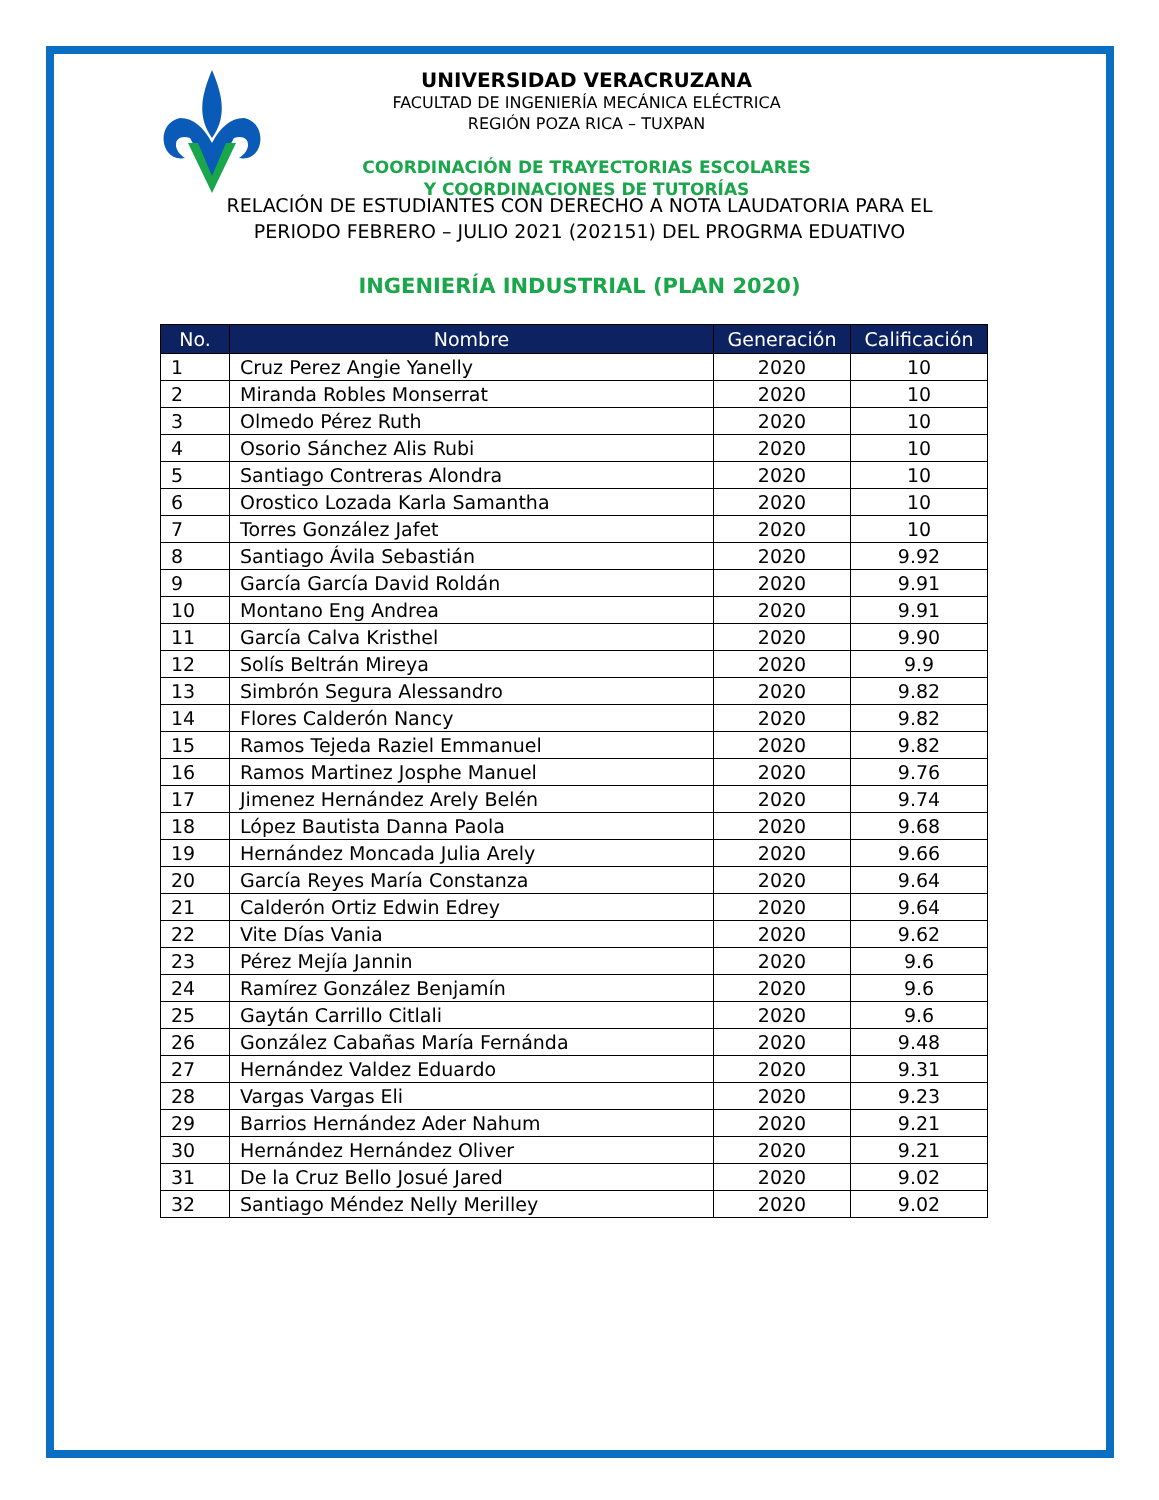UNIVERSIDAD VERACRUZANA
FACULTAD DE INGENIERÍA MECÁNICA ELÉCTRICA
REGIÓN POZA RICA – TUXPAN
COORDINACIÓN DE TRAYECTORIAS ESCOLARES
Y COORDINACIONES DE TUTORÍAS
RELACIÓN DE ESTUDIANTES CON DERECHO A NOTA LAUDATORIA PARA EL
PERIODO FEBRERO – JULIO 2021 (202151) DEL PROGRMA EDUATIVO
INGENIERÍA INDUSTRIAL (PLAN 2020)
| No. | Nombre | Generación | Calificación |
| --- | --- | --- | --- |
| 1 | Cruz Perez Angie Yanelly | 2020 | 10 |
| 2 | Miranda Robles Monserrat | 2020 | 10 |
| 3 | Olmedo Pérez Ruth | 2020 | 10 |
| 4 | Osorio Sánchez Alis Rubi | 2020 | 10 |
| 5 | Santiago Contreras Alondra | 2020 | 10 |
| 6 | Orostico Lozada Karla Samantha | 2020 | 10 |
| 7 | Torres González Jafet | 2020 | 10 |
| 8 | Santiago Ávila Sebastián | 2020 | 9.92 |
| 9 | García García David Roldán | 2020 | 9.91 |
| 10 | Montano Eng Andrea | 2020 | 9.91 |
| 11 | García Calva Kristhel | 2020 | 9.90 |
| 12 | Solís Beltrán Mireya | 2020 | 9.9 |
| 13 | Simbrón Segura Alessandro | 2020 | 9.82 |
| 14 | Flores Calderón Nancy | 2020 | 9.82 |
| 15 | Ramos Tejeda Raziel Emmanuel | 2020 | 9.82 |
| 16 | Ramos Martinez Josphe Manuel | 2020 | 9.76 |
| 17 | Jimenez Hernández Arely Belén | 2020 | 9.74 |
| 18 | López Bautista Danna Paola | 2020 | 9.68 |
| 19 | Hernández Moncada Julia Arely | 2020 | 9.66 |
| 20 | García Reyes María Constanza | 2020 | 9.64 |
| 21 | Calderón Ortiz Edwin Edrey | 2020 | 9.64 |
| 22 | Vite Días Vania | 2020 | 9.62 |
| 23 | Pérez Mejía Jannin | 2020 | 9.6 |
| 24 | Ramírez González Benjamín | 2020 | 9.6 |
| 25 | Gaytán Carrillo Citlali | 2020 | 9.6 |
| 26 | González Cabañas María Fernánda | 2020 | 9.48 |
| 27 | Hernández Valdez Eduardo | 2020 | 9.31 |
| 28 | Vargas Vargas Eli | 2020 | 9.23 |
| 29 | Barrios Hernández Ader Nahum | 2020 | 9.21 |
| 30 | Hernández Hernández Oliver | 2020 | 9.21 |
| 31 | De la Cruz Bello Josué Jared | 2020 | 9.02 |
| 32 | Santiago Méndez Nelly Merilley | 2020 | 9.02 |